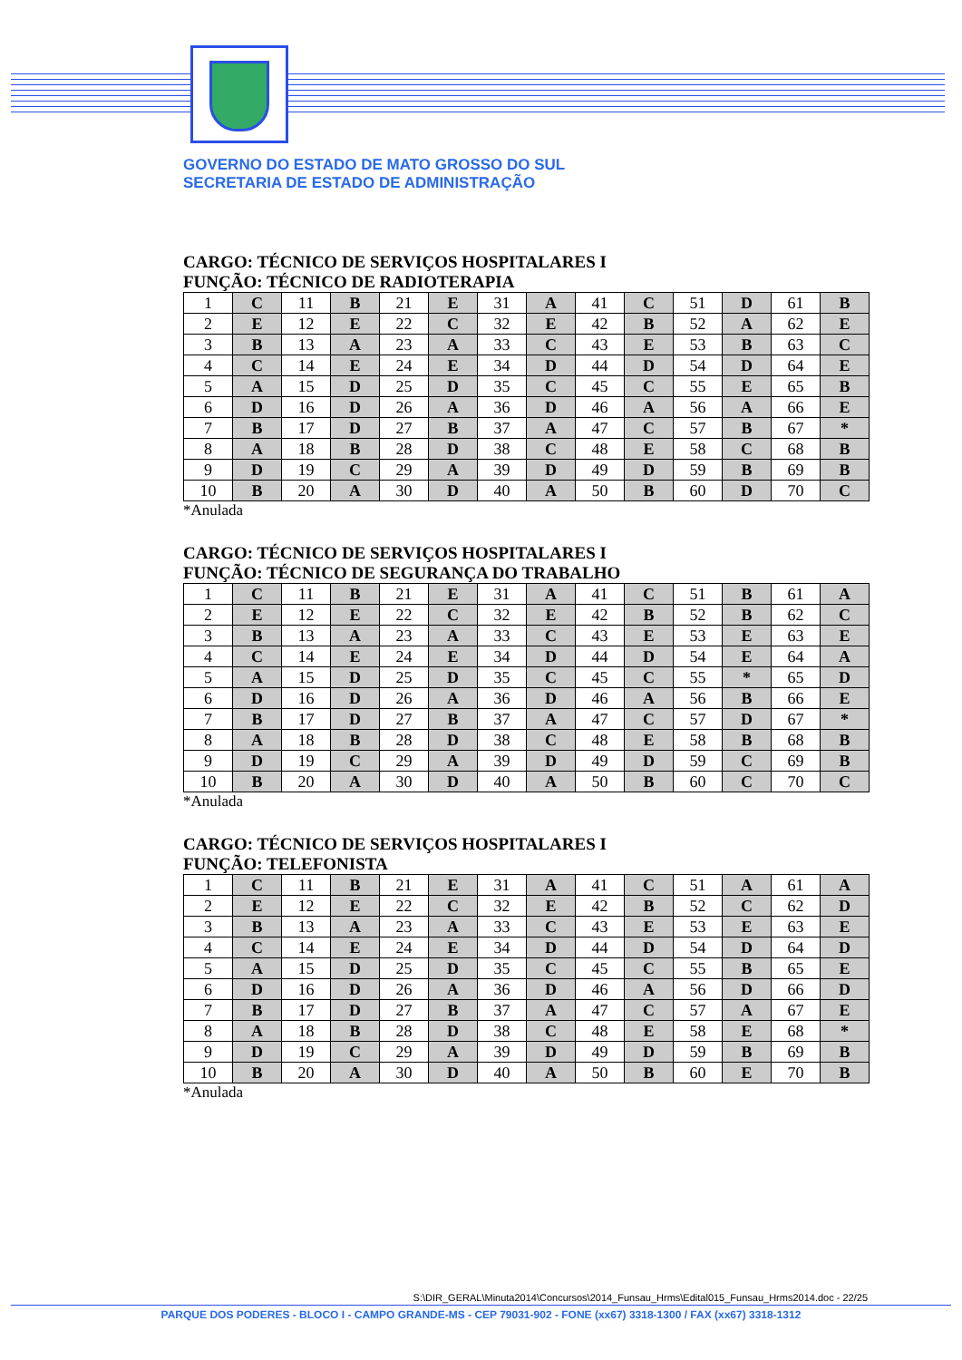GOVERNO DO ESTADO DE MATO GROSSO DO SUL
SECRETARIA DE ESTADO DE ADMINISTRAÇÃO
CARGO: TÉCNICO DE SERVIÇOS HOSPITALARES I
FUNÇÃO: TÉCNICO DE RADIOTERAPIA
| 1 | C | 11 | B | 21 | E | 31 | A | 41 | C | 51 | D | 61 | B |
| 2 | E | 12 | E | 22 | C | 32 | E | 42 | B | 52 | A | 62 | E |
| 3 | B | 13 | A | 23 | A | 33 | C | 43 | E | 53 | B | 63 | C |
| 4 | C | 14 | E | 24 | E | 34 | D | 44 | D | 54 | D | 64 | E |
| 5 | A | 15 | D | 25 | D | 35 | C | 45 | C | 55 | E | 65 | B |
| 6 | D | 16 | D | 26 | A | 36 | D | 46 | A | 56 | A | 66 | E |
| 7 | B | 17 | D | 27 | B | 37 | A | 47 | C | 57 | B | 67 | * |
| 8 | A | 18 | B | 28 | D | 38 | C | 48 | E | 58 | C | 68 | B |
| 9 | D | 19 | C | 29 | A | 39 | D | 49 | D | 59 | B | 69 | B |
| 10 | B | 20 | A | 30 | D | 40 | A | 50 | B | 60 | D | 70 | C |
*Anulada
CARGO: TÉCNICO DE SERVIÇOS HOSPITALARES I
FUNÇÃO: TÉCNICO DE SEGURANÇA DO TRABALHO
| 1 | C | 11 | B | 21 | E | 31 | A | 41 | C | 51 | B | 61 | A |
| 2 | E | 12 | E | 22 | C | 32 | E | 42 | B | 52 | B | 62 | C |
| 3 | B | 13 | A | 23 | A | 33 | C | 43 | E | 53 | E | 63 | E |
| 4 | C | 14 | E | 24 | E | 34 | D | 44 | D | 54 | E | 64 | A |
| 5 | A | 15 | D | 25 | D | 35 | C | 45 | C | 55 | * | 65 | D |
| 6 | D | 16 | D | 26 | A | 36 | D | 46 | A | 56 | B | 66 | E |
| 7 | B | 17 | D | 27 | B | 37 | A | 47 | C | 57 | D | 67 | * |
| 8 | A | 18 | B | 28 | D | 38 | C | 48 | E | 58 | B | 68 | B |
| 9 | D | 19 | C | 29 | A | 39 | D | 49 | D | 59 | C | 69 | B |
| 10 | B | 20 | A | 30 | D | 40 | A | 50 | B | 60 | C | 70 | C |
*Anulada
CARGO: TÉCNICO DE SERVIÇOS HOSPITALARES I
FUNÇÃO: TELEFONISTA
| 1 | C | 11 | B | 21 | E | 31 | A | 41 | C | 51 | A | 61 | A |
| 2 | E | 12 | E | 22 | C | 32 | E | 42 | B | 52 | C | 62 | D |
| 3 | B | 13 | A | 23 | A | 33 | C | 43 | E | 53 | E | 63 | E |
| 4 | C | 14 | E | 24 | E | 34 | D | 44 | D | 54 | D | 64 | D |
| 5 | A | 15 | D | 25 | D | 35 | C | 45 | C | 55 | B | 65 | E |
| 6 | D | 16 | D | 26 | A | 36 | D | 46 | A | 56 | D | 66 | D |
| 7 | B | 17 | D | 27 | B | 37 | A | 47 | C | 57 | A | 67 | E |
| 8 | A | 18 | B | 28 | D | 38 | C | 48 | E | 58 | E | 68 | * |
| 9 | D | 19 | C | 29 | A | 39 | D | 49 | D | 59 | B | 69 | B |
| 10 | B | 20 | A | 30 | D | 40 | A | 50 | B | 60 | E | 70 | B |
*Anulada
S:\DIR_GERAL\Minuta2014\Concursos\2014_Funsau_Hrms\Edital015_Funsau_Hrms2014.doc - 22/25
PARQUE DOS PODERES - BLOCO I - CAMPO GRANDE-MS - CEP 79031-902 - FONE (xx67) 3318-1300 / FAX (xx67) 3318-1312